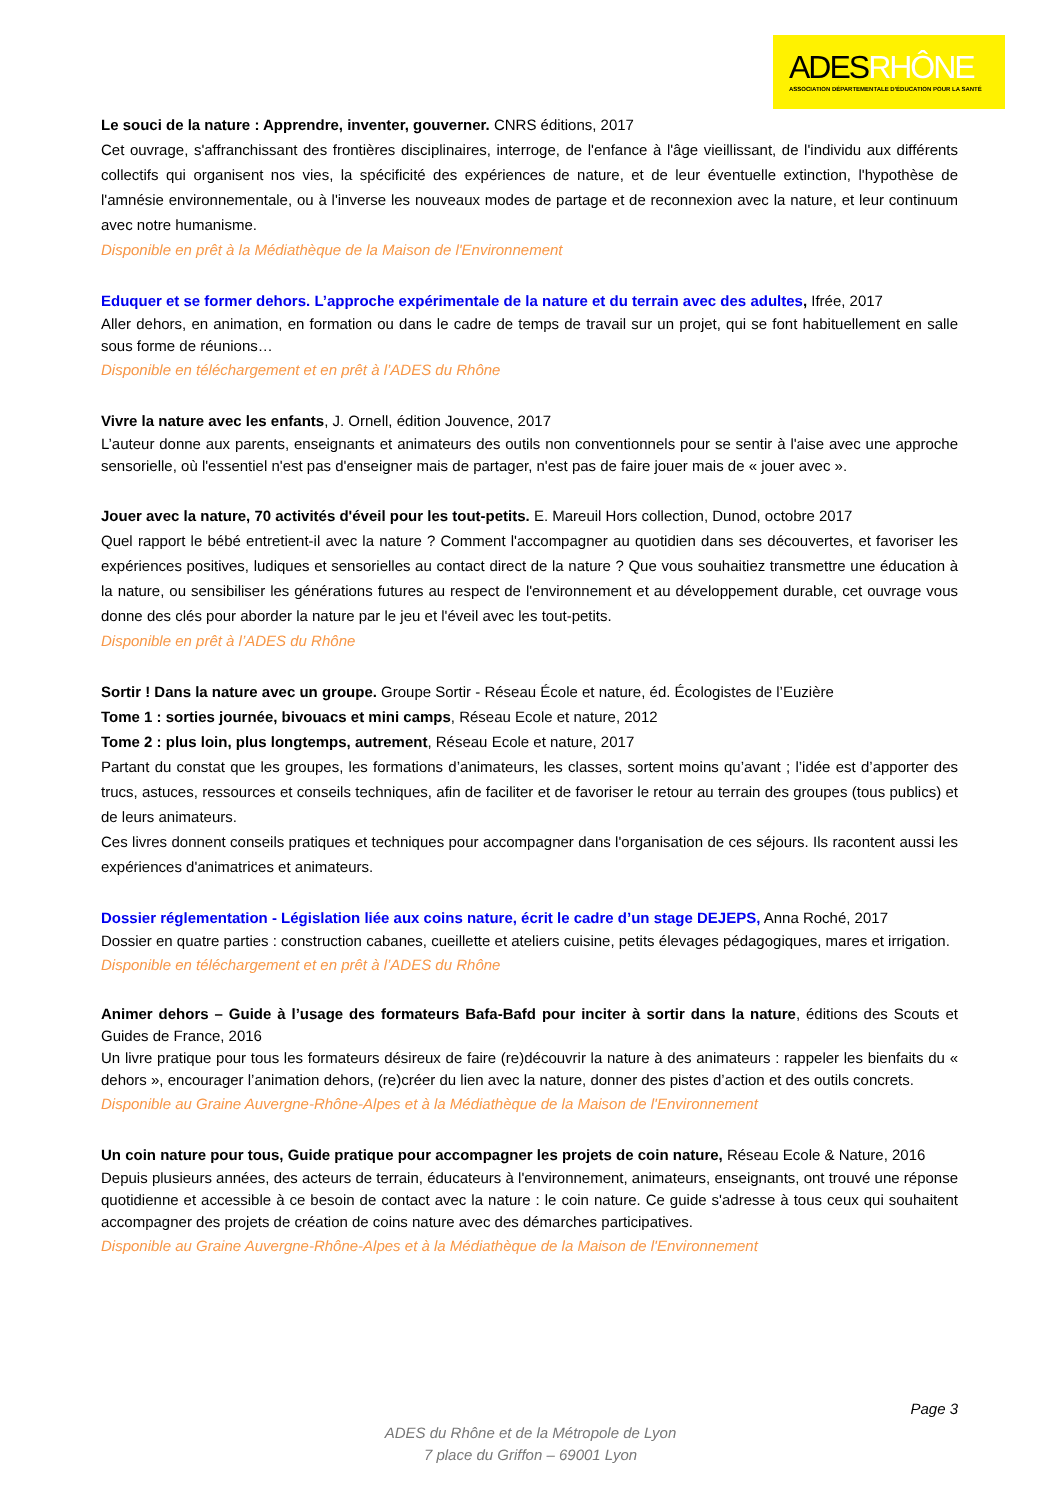ADESRHÔNE
ASSOCIATION DÉPARTEMENTALE D'ÉDUCATION POUR LA SANTÉ
Le souci de la nature : Apprendre, inventer, gouverner. CNRS éditions, 2017
Cet ouvrage, s'affranchissant des frontières disciplinaires, interroge, de l'enfance à l'âge vieillissant, de l'individu aux différents collectifs qui organisent nos vies, la spécificité des expériences de nature, et de leur éventuelle extinction, l'hypothèse de l'amnésie environnementale, ou à l'inverse les nouveaux modes de partage et de reconnexion avec la nature, et leur continuum avec notre humanisme.
Disponible en prêt à la Médiathèque de la Maison de l'Environnement
Eduquer et se former dehors. L’approche expérimentale de la nature et du terrain avec des adultes, Ifrée, 2017
Aller dehors, en animation, en formation ou dans le cadre de temps de travail sur un projet, qui se font habituellement en salle sous forme de réunions…
Disponible en téléchargement et en prêt à l’ADES du Rhône
Vivre la nature avec les enfants, J. Ornell, édition Jouvence, 2017
L’auteur donne aux parents, enseignants et animateurs des outils non conventionnels pour se sentir à l'aise avec une approche sensorielle, où l'essentiel n'est pas d'enseigner mais de partager, n'est pas de faire jouer mais de « jouer avec ».
Jouer avec la nature, 70 activités d'éveil pour les tout-petits. E. Mareuil Hors collection, Dunod, octobre 2017
Quel rapport le bébé entretient-il avec la nature ? Comment l'accompagner au quotidien dans ses découvertes, et favoriser les expériences positives, ludiques et sensorielles au contact direct de la nature ? Que vous souhaitiez transmettre une éducation à la nature, ou sensibiliser les générations futures au respect de l'environnement et au développement durable, cet ouvrage vous donne des clés pour aborder la nature par le jeu et l'éveil avec les tout-petits.
Disponible en prêt à l’ADES du Rhône
Sortir ! Dans la nature avec un groupe. Groupe Sortir - Réseau École et nature, éd. Écologistes de l’Euzière
Tome 1 : sorties journée, bivouacs et mini camps, Réseau Ecole et nature, 2012
Tome 2 : plus loin, plus longtemps, autrement, Réseau Ecole et nature, 2017
Partant du constat que les groupes, les formations d’animateurs, les classes, sortent moins qu’avant ; l’idée est d’apporter des trucs, astuces, ressources et conseils techniques, afin de faciliter et de favoriser le retour au terrain des groupes (tous publics) et de leurs animateurs.
Ces livres donnent conseils pratiques et techniques pour accompagner dans l'organisation de ces séjours. Ils racontent aussi les expériences d'animatrices et animateurs.
Dossier réglementation - Législation liée aux coins nature, écrit le cadre d’un stage DEJEPS, Anna Roché, 2017
Dossier en quatre parties : construction cabanes, cueillette et ateliers cuisine, petits élevages pédagogiques, mares et irrigation.
Disponible en téléchargement et en prêt à l’ADES du Rhône
Animer dehors – Guide à l’usage des formateurs Bafa-Bafd pour inciter à sortir dans la nature, éditions des Scouts et Guides de France, 2016
Un livre pratique pour tous les formateurs désireux de faire (re)découvrir la nature à des animateurs : rappeler les bienfaits du « dehors », encourager l’animation dehors, (re)créer du lien avec la nature, donner des pistes d’action et des outils concrets.
Disponible au Graine Auvergne-Rhône-Alpes et à la Médiathèque de la Maison de l'Environnement
Un coin nature pour tous, Guide pratique pour accompagner les projets de coin nature, Réseau Ecole & Nature, 2016
Depuis plusieurs années, des acteurs de terrain, éducateurs à l'environnement, animateurs, enseignants, ont trouvé une réponse quotidienne et accessible à ce besoin de contact avec la nature : le coin nature. Ce guide s'adresse à tous ceux qui souhaitent accompagner des projets de création de coins nature avec des démarches participatives.
Disponible au Graine Auvergne-Rhône-Alpes et à la Médiathèque de la Maison de l'Environnement
Page 3
ADES du Rhône et de la Métropole de Lyon
7 place du Griffon – 69001 Lyon